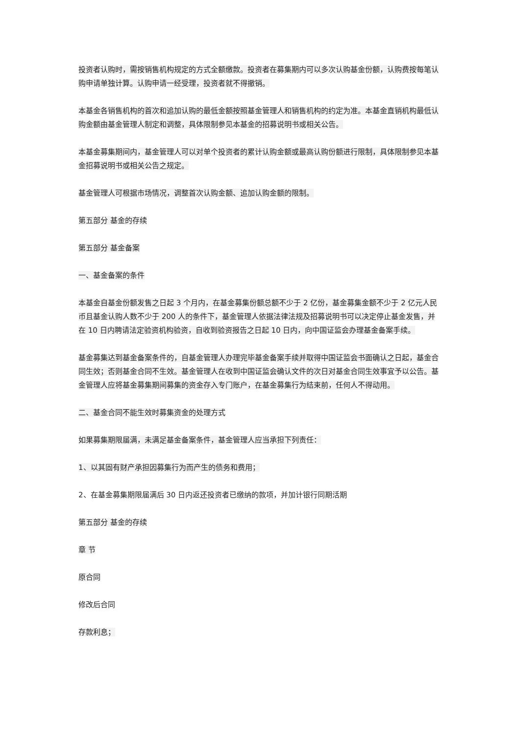投资者认购时，需按销售机构规定的方式全额缴款。投资者在募集期内可以多次认购基金份额，认购费按每笔认购申请单独计算。认购申请一经受理，投资者就不得撤销。
本基金各销售机构的首次和追加认购的最低金额按照基金管理人和销售机构的约定为准。本基金直销机构最低认购金额由基金管理人制定和调整，具体限制参见本基金的招募说明书或相关公告。
本基金募集期间内，基金管理人可以对单个投资者的累计认购金额或最高认购份额进行限制，具体限制参见本基金招募说明书或相关公告之规定。
基金管理人可根据市场情况，调整首次认购金额、追加认购金额的限制。
第五部分 基金的存续
第五部分 基金备案
一、基金备案的条件
本基金自基金份额发售之日起 3 个月内，在基金募集份额总额不少于 2 亿份，基金募集金额不少于 2 亿元人民币且基金认购人数不少于 200 人的条件下，基金管理人依据法律法规及招募说明书可以决定停止基金发售，并在 10 日内聘请法定验资机构验资，自收到验资报告之日起 10 日内，向中国证监会办理基金备案手续。
基金募集达到基金备案条件的，自基金管理人办理完毕基金备案手续并取得中国证监会书面确认之日起，基金合同生效；否则基金合同不生效。基金管理人在收到中国证监会确认文件的次日对基金合同生效事宜予以公告。基金管理人应将基金募集期间募集的资金存入专门账户，在基金募集行为结束前，任何人不得动用。
二、基金合同不能生效时募集资金的处理方式
如果募集期限届满，未满足基金备案条件，基金管理人应当承担下列责任：
1、以其固有财产承担因募集行为而产生的债务和费用；
2、在基金募集期限届满后 30 日内返还投资者已缴纳的款项，并加计银行同期活期
第五部分 基金的存续
章 节
原合同
修改后合同
存款利息；